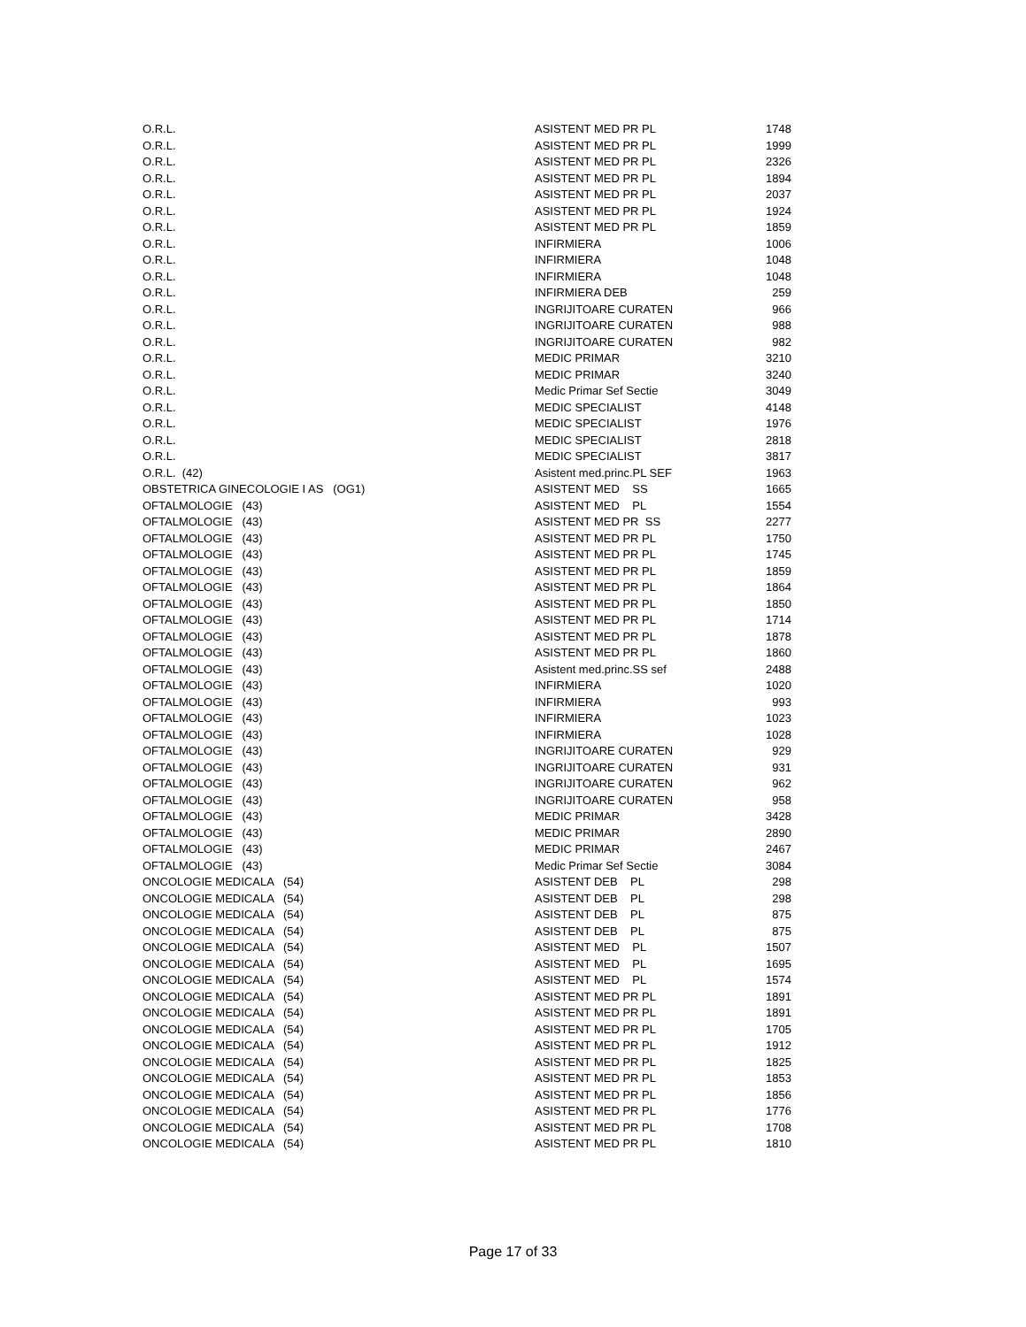| O.R.L. | ASISTENT MED PR PL | 1748 |
| O.R.L. | ASISTENT MED PR PL | 1999 |
| O.R.L. | ASISTENT MED PR PL | 2326 |
| O.R.L. | ASISTENT MED PR PL | 1894 |
| O.R.L. | ASISTENT MED PR PL | 2037 |
| O.R.L. | ASISTENT MED PR PL | 1924 |
| O.R.L. | ASISTENT MED PR PL | 1859 |
| O.R.L. | INFIRMIERA | 1006 |
| O.R.L. | INFIRMIERA | 1048 |
| O.R.L. | INFIRMIERA | 1048 |
| O.R.L. | INFIRMIERA DEB | 259 |
| O.R.L. | INGRIJITOARE CURATEN | 966 |
| O.R.L. | INGRIJITOARE CURATEN | 988 |
| O.R.L. | INGRIJITOARE CURATEN | 982 |
| O.R.L. | MEDIC PRIMAR | 3210 |
| O.R.L. | MEDIC PRIMAR | 3240 |
| O.R.L. | Medic Primar Sef Sectie | 3049 |
| O.R.L. | MEDIC SPECIALIST | 4148 |
| O.R.L. | MEDIC SPECIALIST | 1976 |
| O.R.L. | MEDIC SPECIALIST | 2818 |
| O.R.L. | MEDIC SPECIALIST | 3817 |
| O.R.L. (42) | Asistent med.princ.PL SEF | 1963 |
| OBSTETRICA GINECOLOGIE I AS (OG1) | ASISTENT MED SS | 1665 |
| OFTALMOLOGIE (43) | ASISTENT MED PL | 1554 |
| OFTALMOLOGIE (43) | ASISTENT MED PR SS | 2277 |
| OFTALMOLOGIE (43) | ASISTENT MED PR PL | 1750 |
| OFTALMOLOGIE (43) | ASISTENT MED PR PL | 1745 |
| OFTALMOLOGIE (43) | ASISTENT MED PR PL | 1859 |
| OFTALMOLOGIE (43) | ASISTENT MED PR PL | 1864 |
| OFTALMOLOGIE (43) | ASISTENT MED PR PL | 1850 |
| OFTALMOLOGIE (43) | ASISTENT MED PR PL | 1714 |
| OFTALMOLOGIE (43) | ASISTENT MED PR PL | 1878 |
| OFTALMOLOGIE (43) | ASISTENT MED PR PL | 1860 |
| OFTALMOLOGIE (43) | Asistent med.princ.SS sef | 2488 |
| OFTALMOLOGIE (43) | INFIRMIERA | 1020 |
| OFTALMOLOGIE (43) | INFIRMIERA | 993 |
| OFTALMOLOGIE (43) | INFIRMIERA | 1023 |
| OFTALMOLOGIE (43) | INFIRMIERA | 1028 |
| OFTALMOLOGIE (43) | INGRIJITOARE CURATEN | 929 |
| OFTALMOLOGIE (43) | INGRIJITOARE CURATEN | 931 |
| OFTALMOLOGIE (43) | INGRIJITOARE CURATEN | 962 |
| OFTALMOLOGIE (43) | INGRIJITOARE CURATEN | 958 |
| OFTALMOLOGIE (43) | MEDIC PRIMAR | 3428 |
| OFTALMOLOGIE (43) | MEDIC PRIMAR | 2890 |
| OFTALMOLOGIE (43) | MEDIC PRIMAR | 2467 |
| OFTALMOLOGIE (43) | Medic Primar Sef Sectie | 3084 |
| ONCOLOGIE MEDICALA (54) | ASISTENT DEB PL | 298 |
| ONCOLOGIE MEDICALA (54) | ASISTENT DEB PL | 298 |
| ONCOLOGIE MEDICALA (54) | ASISTENT DEB PL | 875 |
| ONCOLOGIE MEDICALA (54) | ASISTENT DEB PL | 875 |
| ONCOLOGIE MEDICALA (54) | ASISTENT MED PL | 1507 |
| ONCOLOGIE MEDICALA (54) | ASISTENT MED PL | 1695 |
| ONCOLOGIE MEDICALA (54) | ASISTENT MED PL | 1574 |
| ONCOLOGIE MEDICALA (54) | ASISTENT MED PR PL | 1891 |
| ONCOLOGIE MEDICALA (54) | ASISTENT MED PR PL | 1891 |
| ONCOLOGIE MEDICALA (54) | ASISTENT MED PR PL | 1705 |
| ONCOLOGIE MEDICALA (54) | ASISTENT MED PR PL | 1912 |
| ONCOLOGIE MEDICALA (54) | ASISTENT MED PR PL | 1825 |
| ONCOLOGIE MEDICALA (54) | ASISTENT MED PR PL | 1853 |
| ONCOLOGIE MEDICALA (54) | ASISTENT MED PR PL | 1856 |
| ONCOLOGIE MEDICALA (54) | ASISTENT MED PR PL | 1776 |
| ONCOLOGIE MEDICALA (54) | ASISTENT MED PR PL | 1708 |
| ONCOLOGIE MEDICALA (54) | ASISTENT MED PR PL | 1810 |
Page 17 of 33